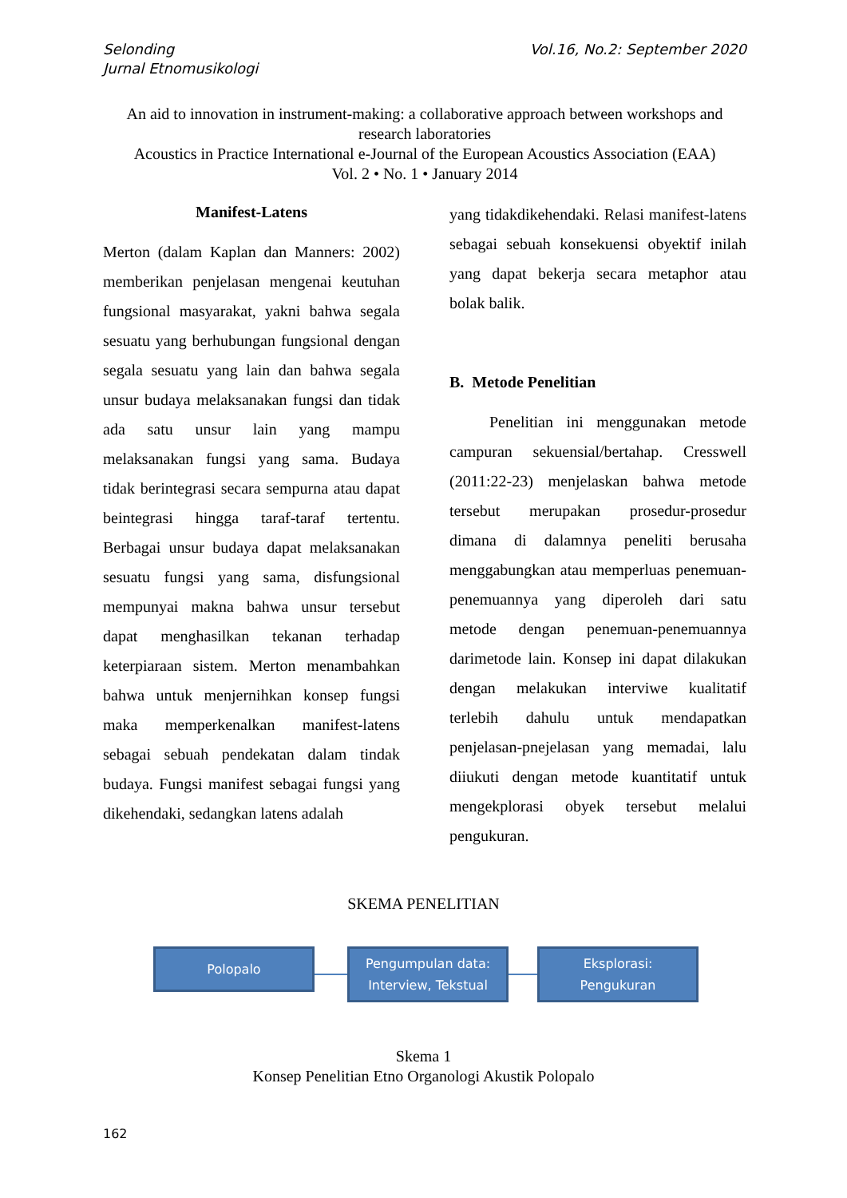Selonding
Jurnal Etnomusikologi
Vol.16, No.2: September 2020
An aid to innovation in instrument-making: a collaborative approach between workshops and research laboratories
Acoustics in Practice International e-Journal of the European Acoustics Association (EAA)
Vol. 2 • No. 1 • January 2014
Manifest-Latens
Merton (dalam Kaplan dan Manners: 2002) memberikan penjelasan mengenai keutuhan fungsional masyarakat, yakni bahwa segala sesuatu yang berhubungan fungsional dengan segala sesuatu yang lain dan bahwa segala unsur budaya melaksanakan fungsi dan tidak ada satu unsur lain yang mampu melaksanakan fungsi yang sama. Budaya tidak berintegrasi secara sempurna atau dapat beintegrasi hingga taraf-taraf tertentu. Berbagai unsur budaya dapat melaksanakan sesuatu fungsi yang sama, disfungsional mempunyai makna bahwa unsur tersebut dapat menghasilkan tekanan terhadap keterpiaraan sistem. Merton menambahkan bahwa untuk menjernihkan konsep fungsi maka memperkenalkan manifest-latens sebagai sebuah pendekatan dalam tindak budaya. Fungsi manifest sebagai fungsi yang dikehendaki, sedangkan latens adalah
yang tidakdikehendaki. Relasi manifest-latens sebagai sebuah konsekuensi obyektif inilah yang dapat bekerja secara metaphor atau bolak balik.
B. Metode Penelitian
Penelitian ini menggunakan metode campuran sekuensial/bertahap. Cresswell (2011:22-23) menjelaskan bahwa metode tersebut merupakan prosedur-prosedur dimana di dalamnya peneliti berusaha menggabungkan atau memperluas penemuan-penemuannya yang diperoleh dari satu metode dengan penemuan-penemuannya darimetode lain. Konsep ini dapat dilakukan dengan melakukan interviwe kualitatif terlebih dahulu untuk mendapatkan penjelasan-pnejelasan yang memadai, lalu diiukuti dengan metode kuantitatif untuk mengekplorasi obyek tersebut melalui pengukuran.
SKEMA PENELITIAN
Polopalo
Pengumpulan data:
Interview, Tekstual
Eksplorasi:
Pengukuran
Skema 1
Konsep Penelitian Etno Organologi Akustik Polopalo
162